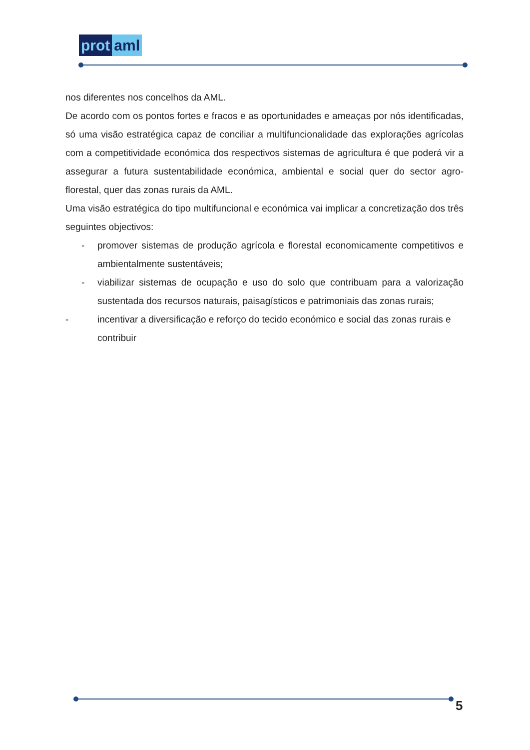prot aml
nos diferentes nos concelhos da AML.
De acordo com os pontos fortes e fracos e as oportunidades e ameaças por nós identificadas, só uma visão estratégica capaz de conciliar a multifuncionalidade das explorações agrícolas com a competitividade económica dos respectivos sistemas de agricultura é que poderá vir a assegurar a futura sustentabilidade económica, ambiental e social quer do sector agro-florestal, quer das zonas rurais da AML.
Uma visão estratégica do tipo multifuncional e económica vai implicar a concretização dos três seguintes objectivos:
- promover sistemas de produção agrícola e florestal economicamente competitivos e ambientalmente sustentáveis;
- viabilizar sistemas de ocupação e uso do solo que contribuam para a valorização sustentada dos recursos naturais, paisagísticos e patrimoniais das zonas rurais;
- incentivar a diversificação e reforço do tecido económico e social das zonas rurais e contribuir
5